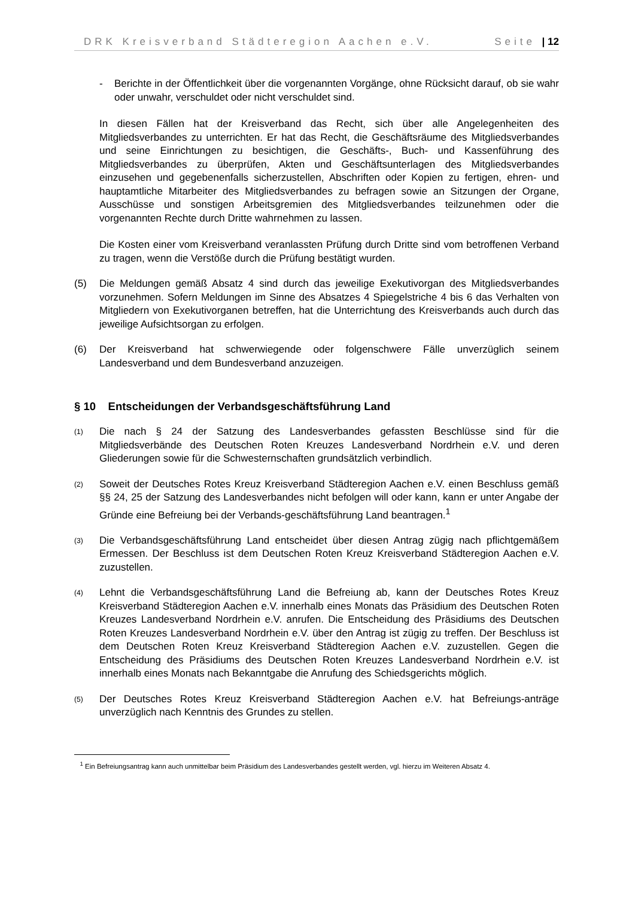DRK Kreisverband Städteregion Aachen e.V. Seite | 12
- Berichte in der Öffentlichkeit über die vorgenannten Vorgänge, ohne Rücksicht darauf, ob sie wahr oder unwahr, verschuldet oder nicht verschuldet sind.
In diesen Fällen hat der Kreisverband das Recht, sich über alle Angelegenheiten des Mitgliedsverbandes zu unterrichten. Er hat das Recht, die Geschäftsräume des Mitgliedsverbandes und seine Einrichtungen zu besichtigen, die Geschäfts-, Buch- und Kassenführung des Mitgliedsverbandes zu überprüfen, Akten und Geschäftsunterlagen des Mitgliedsverbandes einzusehen und gegebenenfalls sicherzustellen, Abschriften oder Kopien zu fertigen, ehren- und hauptamtliche Mitarbeiter des Mitgliedsverbandes zu befragen sowie an Sitzungen der Organe, Ausschüsse und sonstigen Arbeitsgremien des Mitgliedsverbandes teilzunehmen oder die vorgenannten Rechte durch Dritte wahrnehmen zu lassen.
Die Kosten einer vom Kreisverband veranlassten Prüfung durch Dritte sind vom betroffenen Verband zu tragen, wenn die Verstöße durch die Prüfung bestätigt wurden.
(5) Die Meldungen gemäß Absatz 4 sind durch das jeweilige Exekutivorgan des Mitgliedsverbandes vorzunehmen. Sofern Meldungen im Sinne des Absatzes 4 Spiegelstriche 4 bis 6 das Verhalten von Mitgliedern von Exekutivorganen betreffen, hat die Unterrichtung des Kreisverbands auch durch das jeweilige Aufsichtsorgan zu erfolgen.
(6) Der Kreisverband hat schwerwiegende oder folgenschwere Fälle unverzüglich seinem Landesverband und dem Bundesverband anzuzeigen.
§ 10 Entscheidungen der Verbandsgeschäftsführung Land
(1)
Die nach § 24 der Satzung des Landesverbandes gefassten Beschlüsse sind für die Mitgliedsverbände des Deutschen Roten Kreuzes Landesverband Nordrhein e.V. und deren Gliederungen sowie für die Schwesternschaften grundsätzlich verbindlich.
(2)
Soweit der Deutsches Rotes Kreuz Kreisverband Städteregion Aachen e.V. einen Beschluss gemäß §§ 24, 25 der Satzung des Landesverbandes nicht befolgen will oder kann, kann er unter Angabe der Gründe eine Befreiung bei der Verbands-geschäftsführung Land beantragen.<sup>1</sup>
(3)
Die Verbandsgeschäftsführung Land entscheidet über diesen Antrag zügig nach pflichtgemäßem Ermessen. Der Beschluss ist dem Deutschen Roten Kreuz Kreisverband Städteregion Aachen e.V. zuzustellen.
(4)
Lehnt die Verbandsgeschäftsführung Land die Befreiung ab, kann der Deutsches Rotes Kreuz Kreisverband Städteregion Aachen e.V. innerhalb eines Monats das Präsidium des Deutschen Roten Kreuzes Landesverband Nordrhein e.V. anrufen. Die Entscheidung des Präsidiums des Deutschen Roten Kreuzes Landesverband Nordrhein e.V. über den Antrag ist zügig zu treffen. Der Beschluss ist dem Deutschen Roten Kreuz Kreisverband Städteregion Aachen e.V. zuzustellen. Gegen die Entscheidung des Präsidiums des Deutschen Roten Kreuzes Landesverband Nordrhein e.V. ist innerhalb eines Monats nach Bekanntgabe die Anrufung des Schiedsgerichts möglich.
(5)
Der Deutsches Rotes Kreuz Kreisverband Städteregion Aachen e.V. hat Befreiungs-anträge unverzüglich nach Kenntnis des Grundes zu stellen.
<sup>1</sup> Ein Befreiungsantrag kann auch unmittelbar beim Präsidium des Landesverbandes gestellt werden, vgl. hierzu im Weiteren Absatz 4.